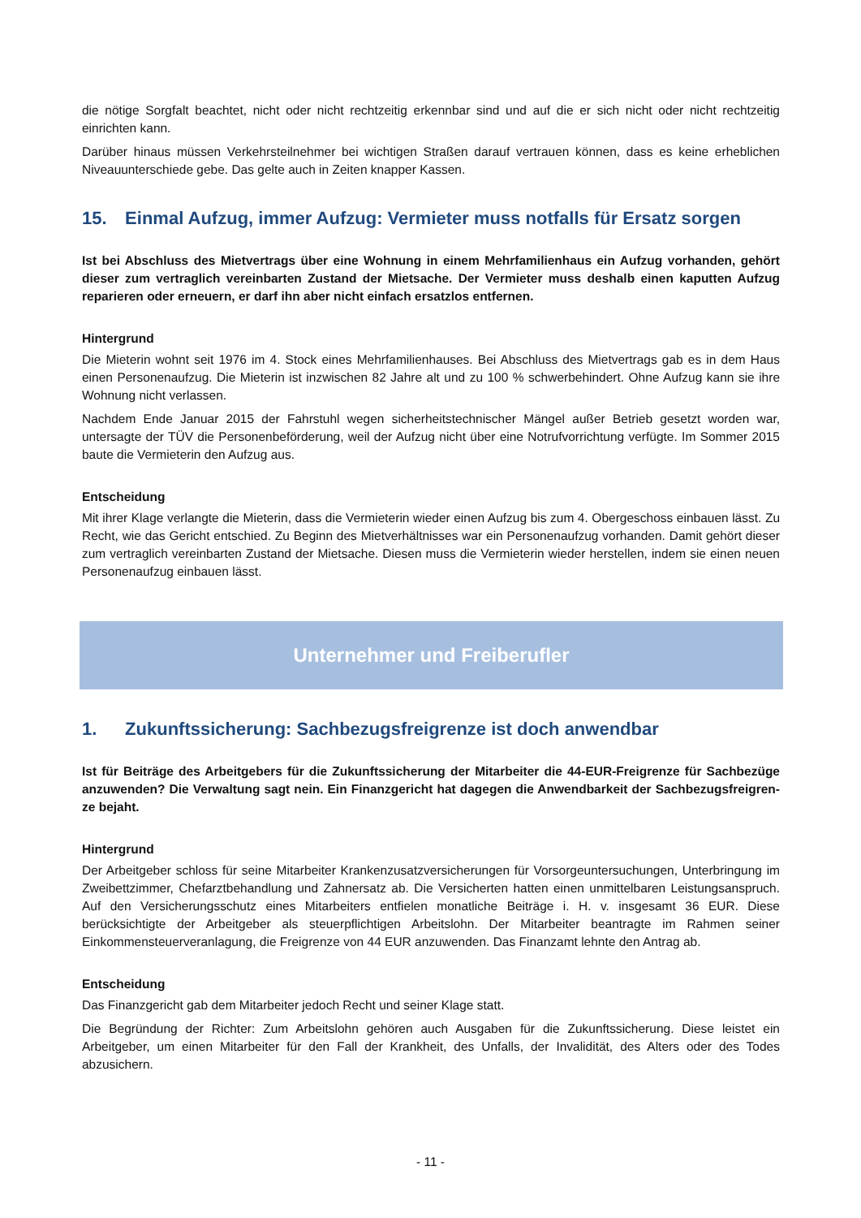die nötige Sorgfalt beachtet, nicht oder nicht rechtzeitig erkennbar sind und auf die er sich nicht oder nicht rechtzeitig einrichten kann.
Darüber hinaus müssen Verkehrsteilnehmer bei wichtigen Straßen darauf vertrauen können, dass es keine erhebli­chen Niveauunterschiede gebe. Das gelte auch in Zeiten knapper Kassen.
15. Einmal Aufzug, immer Aufzug: Vermieter muss notfalls für Ersatz sorgen
Ist bei Abschluss des Mietvertrags über eine Wohnung in einem Mehrfamilienhaus ein Aufzug vorhanden, gehört dieser zum vertraglich vereinbarten Zustand der Mietsache. Der Vermieter muss deshalb einen kaputten Aufzug reparieren oder erneuern, er darf ihn aber nicht einfach ersatzlos entfernen.
Hintergrund
Die Mieterin wohnt seit 1976 im 4. Stock eines Mehrfamilienhauses. Bei Abschluss des Mietvertrags gab es in dem Haus einen Personenaufzug. Die Mieterin ist inzwischen 82 Jahre alt und zu 100 % schwerbehindert. Ohne Aufzug kann sie ihre Wohnung nicht verlassen.
Nachdem Ende Januar 2015 der Fahrstuhl wegen sicherheitstechnischer Mängel außer Betrieb gesetzt worden war, untersagte der TÜV die Personenbeförderung, weil der Aufzug nicht über eine Notrufvorrichtung verfügte. Im Sommer 2015 baute die Vermieterin den Aufzug aus.
Entscheidung
Mit ihrer Klage verlangte die Mieterin, dass die Vermieterin wieder einen Aufzug bis zum 4. Obergeschoss einbauen lässt. Zu Recht, wie das Gericht entschied. Zu Beginn des Mietverhältnisses war ein Personenaufzug vorhanden. Damit gehört dieser zum vertraglich vereinbarten Zustand der Mietsache. Diesen muss die Vermieterin wieder herstellen, indem sie einen neuen Personenaufzug einbauen lässt.
Unternehmer und Freiberufler
1. Zukunftssicherung: Sachbezugsfreigrenze ist doch anwendbar
Ist für Beiträge des Arbeitgebers für die Zukunftssicherung der Mitarbeiter die 44-EUR-Freigrenze für Sachbezüge anzuwenden? Die Verwaltung sagt nein. Ein Finanzgericht hat dagegen die Anwendbarkeit der Sachbezugsfreigren­ze bejaht.
Hintergrund
Der Arbeitgeber schloss für seine Mitarbeiter Krankenzusatzversicherungen für Vorsorgeuntersuchungen, Unterbrin­gung im Zweibettzimmer, Chefarztbehandlung und Zahnersatz ab. Die Versicherten hatten einen unmittelbaren Leis­tungsanspruch. Auf den Versicherungsschutz eines Mitarbeiters entfielen monatliche Beiträge i. H. v. insgesamt 36 EUR. Diese berücksichtigte der Arbeitgeber als steuerpflichtigen Arbeitslohn. Der Mitarbeiter beantragte im Rahmen seiner Einkommensteuerveranlagung, die Freigrenze von 44 EUR anzuwenden. Das Finanzamt lehnte den Antrag ab.
Entscheidung
Das Finanzgericht gab dem Mitarbeiter jedoch Recht und seiner Klage statt.
Die Begründung der Richter: Zum Arbeitslohn gehören auch Ausgaben für die Zukunftssicherung. Diese leistet ein Arbeitgeber, um einen Mitarbeiter für den Fall der Krankheit, des Unfalls, der Invalidität, des Alters oder des Todes abzusichern.
- 11 -